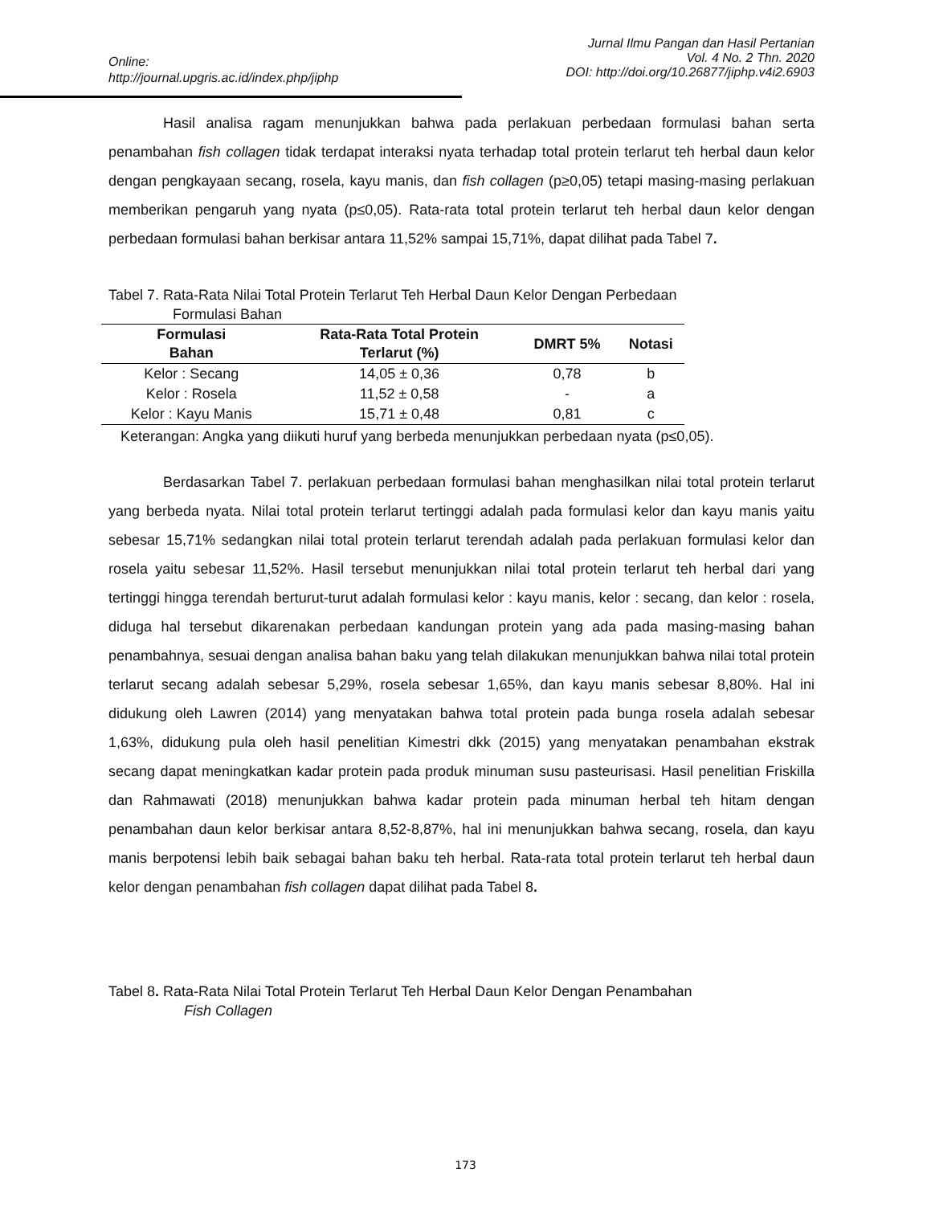Jurnal Ilmu Pangan dan Hasil Pertanian
Vol. 4 No. 2 Thn. 2020
DOI: http://doi.org/10.26877/jiphp.v4i2.6903
Online:
http://journal.upgris.ac.id/index.php/jiphp
Hasil analisa ragam menunjukkan bahwa pada perlakuan perbedaan formulasi bahan serta penambahan fish collagen tidak terdapat interaksi nyata terhadap total protein terlarut teh herbal daun kelor dengan pengkayaan secang, rosela, kayu manis, dan fish collagen (p≥0,05) tetapi masing-masing perlakuan memberikan pengaruh yang nyata (p≤0,05). Rata-rata total protein terlarut teh herbal daun kelor dengan perbedaan formulasi bahan berkisar antara 11,52% sampai 15,71%, dapat dilihat pada Tabel 7.
Tabel 7. Rata-Rata Nilai Total Protein Terlarut Teh Herbal Daun Kelor Dengan Perbedaan
Formulasi Bahan
| Formulasi Bahan | Rata-Rata Total Protein Terlarut (%) | DMRT 5% | Notasi |
| --- | --- | --- | --- |
| Kelor : Secang | 14,05 ± 0,36 | 0,78 | b |
| Kelor : Rosela | 11,52 ± 0,58 | - | a |
| Kelor : Kayu Manis | 15,71 ± 0,48 | 0,81 | c |
Keterangan: Angka yang diikuti huruf yang berbeda menunjukkan perbedaan nyata (p≤0,05).
Berdasarkan Tabel 7. perlakuan perbedaan formulasi bahan menghasilkan nilai total protein terlarut yang berbeda nyata. Nilai total protein terlarut tertinggi adalah pada formulasi kelor dan kayu manis yaitu sebesar 15,71% sedangkan nilai total protein terlarut terendah adalah pada perlakuan formulasi kelor dan rosela yaitu sebesar 11,52%. Hasil tersebut menunjukkan nilai total protein terlarut teh herbal dari yang tertinggi hingga terendah berturut-turut adalah formulasi kelor : kayu manis, kelor : secang, dan kelor : rosela, diduga hal tersebut dikarenakan perbedaan kandungan protein yang ada pada masing-masing bahan penambahnya, sesuai dengan analisa bahan baku yang telah dilakukan menunjukkan bahwa nilai total protein terlarut secang adalah sebesar 5,29%, rosela sebesar 1,65%, dan kayu manis sebesar 8,80%. Hal ini didukung oleh Lawren (2014) yang menyatakan bahwa total protein pada bunga rosela adalah sebesar 1,63%, didukung pula oleh hasil penelitian Kimestri dkk (2015) yang menyatakan penambahan ekstrak secang dapat meningkatkan kadar protein pada produk minuman susu pasteurisasi. Hasil penelitian Friskilla dan Rahmawati (2018) menunjukkan bahwa kadar protein pada minuman herbal teh hitam dengan penambahan daun kelor berkisar antara 8,52-8,87%, hal ini menunjukkan bahwa secang, rosela, dan kayu manis berpotensi lebih baik sebagai bahan baku teh herbal. Rata-rata total protein terlarut teh herbal daun kelor dengan penambahan fish collagen dapat dilihat pada Tabel 8.
Tabel 8. Rata-Rata Nilai Total Protein Terlarut Teh Herbal Daun Kelor Dengan Penambahan
Fish Collagen
173